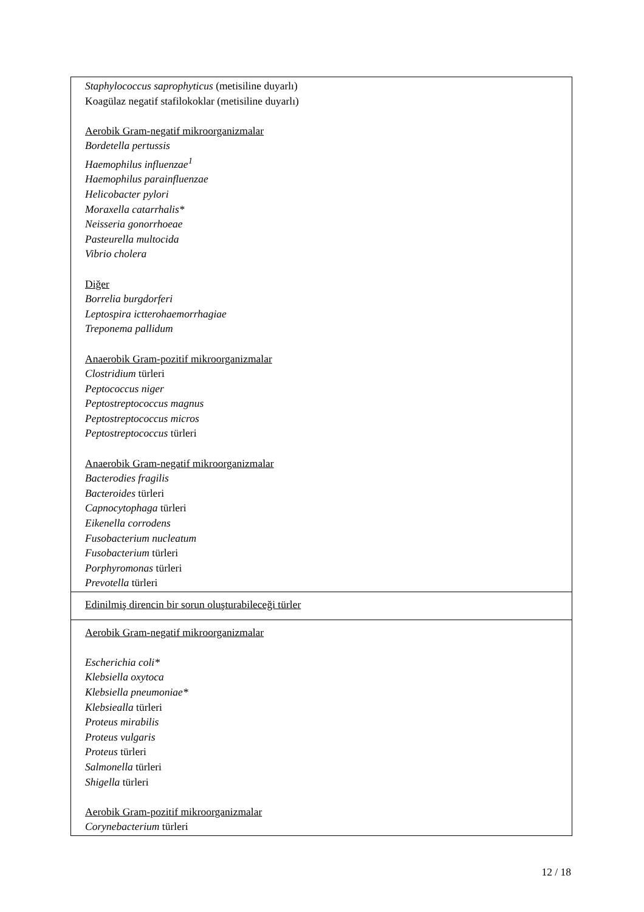| Staphylococcus saprophyticus (metisiline duyarlı) Koagülaz negatif stafilokoklar (metisiline duyarlı) Aerobik Gram-negatif mikroorganizmalar Bordetella pertussis Haemophilus influenzae<sup>1</sup> Haemophilus parainfluenzae Helicobacter pylori Moraxella catarrhalis* Neisseria gonorrhoeae Pasteurella multocida Vibrio cholera Diğer Borrelia burgdorferi Leptospira ictterohaemorrhagiae Treponema pallidum Anaerobik Gram-pozitif mikroorganizmalar Clostridium türleri Peptococcus niger Peptostreptococcus magnus Peptostreptococcus micros Peptostreptococcus türleri Anaerobik Gram-negatif mikroorganizmalar Bacterodies fragilis Bacteroides türleri Capnocytophaga türleri Eikenella corrodens Fusobacterium nucleatum Fusobacterium türleri Porphyromonas türleri Prevotella türleri |
| Edinilmiş direncin bir sorun oluşturabileceği türler |
| Aerobik Gram-negatif mikroorganizmalar Escherichia coli* Klebsiella oxytoca Klebsiella pneumoniae* Klebsiealla türleri Proteus mirabilis Proteus vulgaris Proteus türleri Salmonella türleri Shigella türleri Aerobik Gram-pozitif mikroorganizmalar Corynebacterium türleri |
12 / 18